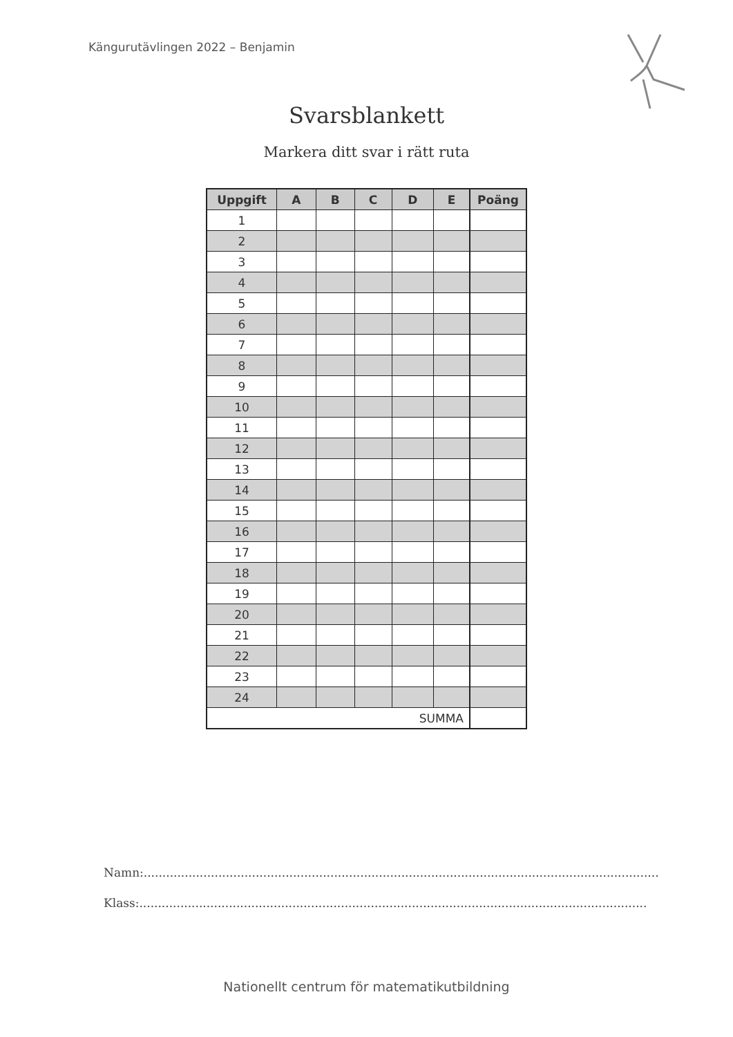Kängurutävlingen 2022 – Benjamin
Svarsblankett
Markera ditt svar i rätt ruta
| Uppgift | A | B | C | D | E | Poäng |
| --- | --- | --- | --- | --- | --- | --- |
| 1 | | | | | | |
| 2 | | | | | | |
| 3 | | | | | | |
| 4 | | | | | | |
| 5 | | | | | | |
| 6 | | | | | | |
| 7 | | | | | | |
| 8 | | | | | | |
| 9 | | | | | | |
| 10 | | | | | | |
| 11 | | | | | | |
| 12 | | | | | | |
| 13 | | | | | | |
| 14 | | | | | | |
| 15 | | | | | | |
| 16 | | | | | | |
| 17 | | | | | | |
| 18 | | | | | | |
| 19 | | | | | | |
| 20 | | | | | | |
| 21 | | | | | | |
| 22 | | | | | | |
| 23 | | | | | | |
| 24 | | | | | | |
| SUMMA | | | | | | |
Namn:..........................................................................................................................................
Klass:........................................................................................................................................
Nationellt centrum för matematikutbildning